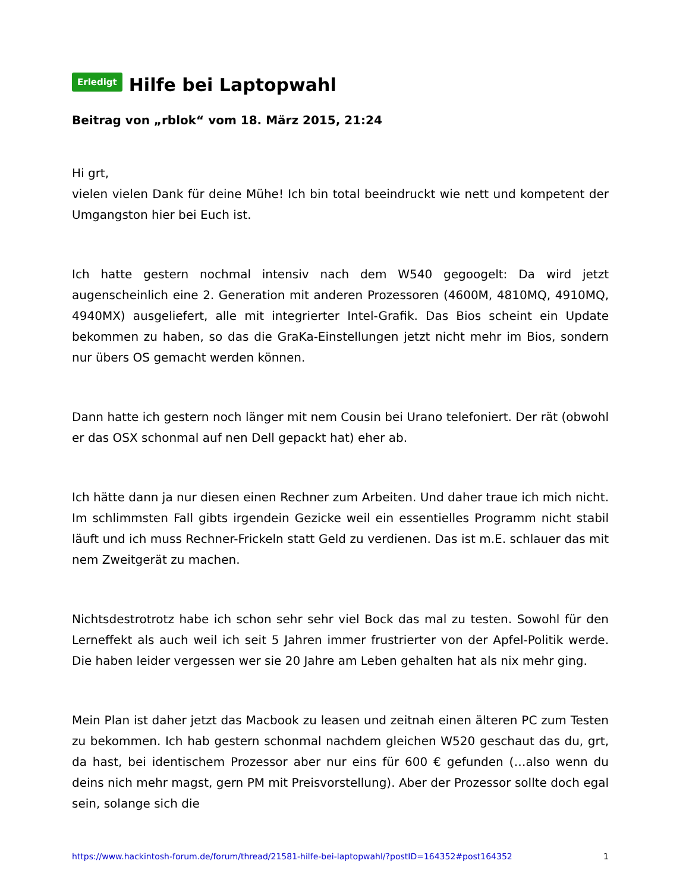Erledigt Hilfe bei Laptopwahl
Beitrag von „rblok“ vom 18. März 2015, 21:24
Hi grt,
vielen vielen Dank für deine Mühe! Ich bin total beeindruckt wie nett und kompetent der Umgangston hier bei Euch ist.
Ich hatte gestern nochmal intensiv nach dem W540 gegoogelt: Da wird jetzt augenscheinlich eine 2. Generation mit anderen Prozessoren (4600M, 4810MQ, 4910MQ, 4940MX) ausgeliefert, alle mit integrierter Intel-Grafik. Das Bios scheint ein Update bekommen zu haben, so das die GraKa-Einstellungen jetzt nicht mehr im Bios, sondern nur übers OS gemacht werden können.
Dann hatte ich gestern noch länger mit nem Cousin bei Urano telefoniert. Der rät (obwohl er das OSX schonmal auf nen Dell gepackt hat) eher ab.
Ich hätte dann ja nur diesen einen Rechner zum Arbeiten. Und daher traue ich mich nicht. Im schlimmsten Fall gibts irgendein Gezicke weil ein essentielles Programm nicht stabil läuft und ich muss Rechner-Frickeln statt Geld zu verdienen. Das ist m.E. schlauer das mit nem Zweitgerät zu machen.
Nichtsdestrotrotz habe ich schon sehr sehr viel Bock das mal zu testen. Sowohl für den Lerneffekt als auch weil ich seit 5 Jahren immer frustrierter von der Apfel-Politik werde. Die haben leider vergessen wer sie 20 Jahre am Leben gehalten hat als nix mehr ging.
Mein Plan ist daher jetzt das Macbook zu leasen und zeitnah einen älteren PC zum Testen zu bekommen. Ich hab gestern schonmal nachdem gleichen W520 geschaut das du, grt, da hast, bei identischem Prozessor aber nur eins für 600 € gefunden (…also wenn du deins nich mehr magst, gern PM mit Preisvorstellung). Aber der Prozessor sollte doch egal sein, solange sich die
https://www.hackintosh-forum.de/forum/thread/21581-hilfe-bei-laptopwahl/?postID=164352#post164352 1